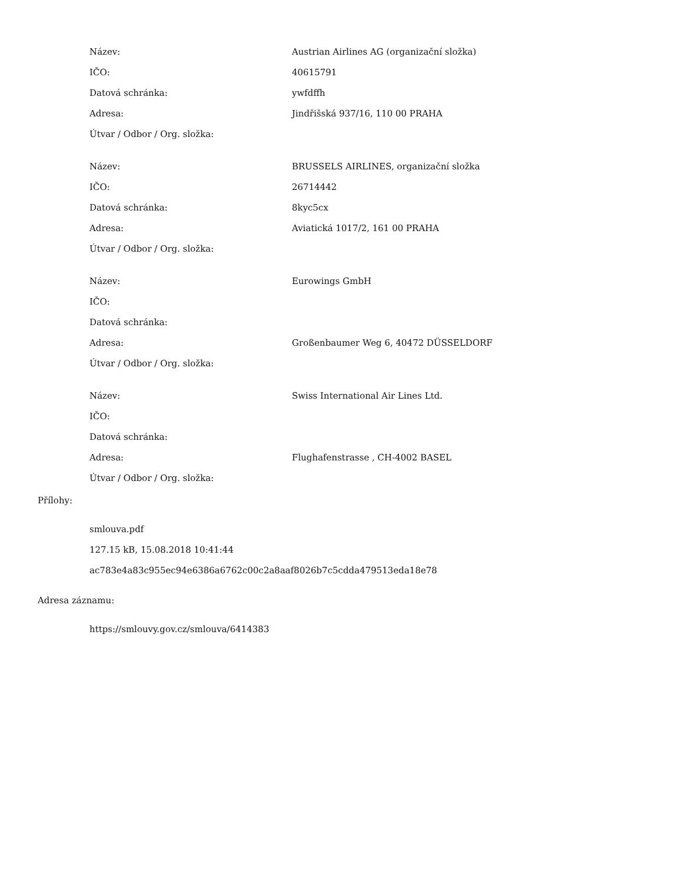| Název: | Austrian Airlines AG (organizační složka) |
| IČO: | 40615791 |
| Datová schránka: | ywfdffh |
| Adresa: | Jindřišská 937/16, 110 00 PRAHA |
| Útvar / Odbor / Org. složka: | |
| Název: | BRUSSELS AIRLINES, organizační složka |
| IČO: | 26714442 |
| Datová schránka: | 8kyc5cx |
| Adresa: | Aviatická 1017/2, 161 00 PRAHA |
| Útvar / Odbor / Org. složka: | |
| Název: | Eurowings GmbH |
| IČO: | |
| Datová schránka: | |
| Adresa: | Großenbaumer Weg 6, 40472 DÜSSELDORF |
| Útvar / Odbor / Org. složka: | |
| Název: | Swiss International Air Lines Ltd. |
| IČO: | |
| Datová schránka: | |
| Adresa: | Flughafenstrasse , CH-4002 BASEL |
| Útvar / Odbor / Org. složka: | |
Přílohy:
smlouva.pdf
127.15 kB, 15.08.2018 10:41:44
ac783e4a83c955ec94e6386a6762c00c2a8aaf8026b7c5cdda479513eda18e78
Adresa záznamu:
https://smlouvy.gov.cz/smlouva/6414383